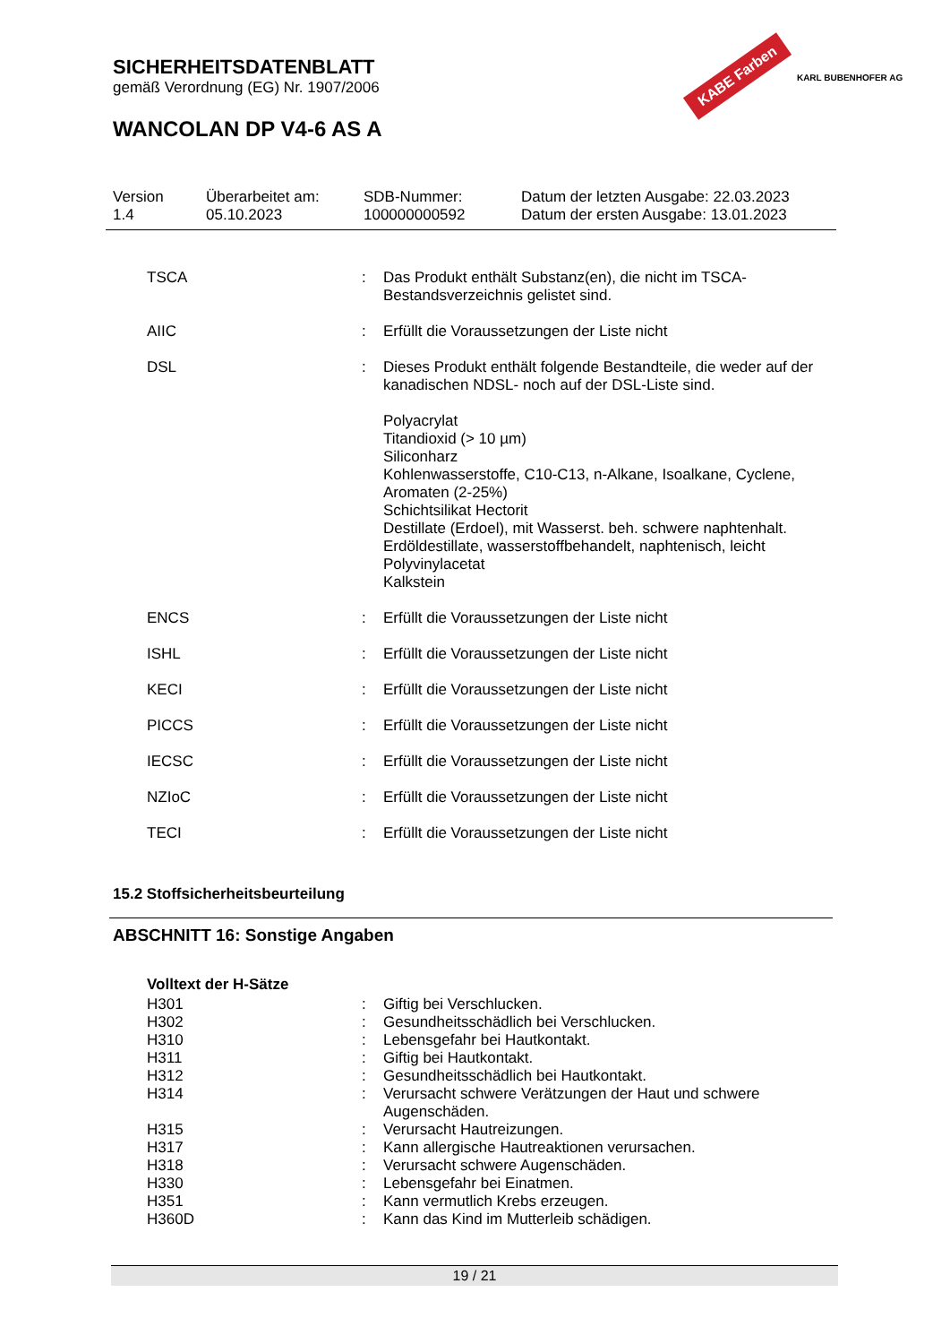SICHERHEITSDATENBLATT
gemäß Verordnung (EG) Nr. 1907/2006
WANCOLAN DP V4-6 AS A
KABE Farben KARL BUBENHOFER AG
| Version 1.4 | Überarbeitet am: 05.10.2023 | SDB-Nummer: 100000000592 | Datum der letzten Ausgabe: 22.03.2023 Datum der ersten Ausgabe: 13.01.2023 |
| TSCA | : | Das Produkt enthält Substanz(en), die nicht im TSCA-Bestandsverzeichnis gelistet sind. |
| AIIC | : | Erfüllt die Voraussetzungen der Liste nicht |
| DSL | : | Dieses Produkt enthält folgende Bestandteile, die weder auf der kanadischen NDSL- noch auf der DSL-Liste sind. Polyacrylat Titandioxid (> 10 µm) Siliconharz Kohlenwasserstoffe, C10-C13, n-Alkane, Isoalkane, Cyclene, Aromaten (2-25%) Schichtsilikat Hectorit Destillate (Erdoel), mit Wasserst. beh. schwere naphtenhalt. Erdöldestillate, wasserstoffbehandelt, naphtenisch, leicht Polyvinylacetat Kalkstein |
| ENCS | : | Erfüllt die Voraussetzungen der Liste nicht |
| ISHL | : | Erfüllt die Voraussetzungen der Liste nicht |
| KECI | : | Erfüllt die Voraussetzungen der Liste nicht |
| PICCS | : | Erfüllt die Voraussetzungen der Liste nicht |
| IECSC | : | Erfüllt die Voraussetzungen der Liste nicht |
| NZIoC | : | Erfüllt die Voraussetzungen der Liste nicht |
| TECI | : | Erfüllt die Voraussetzungen der Liste nicht |
15.2 Stoffsicherheitsbeurteilung
ABSCHNITT 16: Sonstige Angaben
Volltext der H-Sätze
| H301 | : | Giftig bei Verschlucken. |
| H302 | : | Gesundheitsschädlich bei Verschlucken. |
| H310 | : | Lebensgefahr bei Hautkontakt. |
| H311 | : | Giftig bei Hautkontakt. |
| H312 | : | Gesundheitsschädlich bei Hautkontakt. |
| H314 | : | Verursacht schwere Verätzungen der Haut und schwere Augenschäden. |
| H315 | : | Verursacht Hautreizungen. |
| H317 | : | Kann allergische Hautreaktionen verursachen. |
| H318 | : | Verursacht schwere Augenschäden. |
| H330 | : | Lebensgefahr bei Einatmen. |
| H351 | : | Kann vermutlich Krebs erzeugen. |
| H360D | : | Kann das Kind im Mutterleib schädigen. |
19 / 21